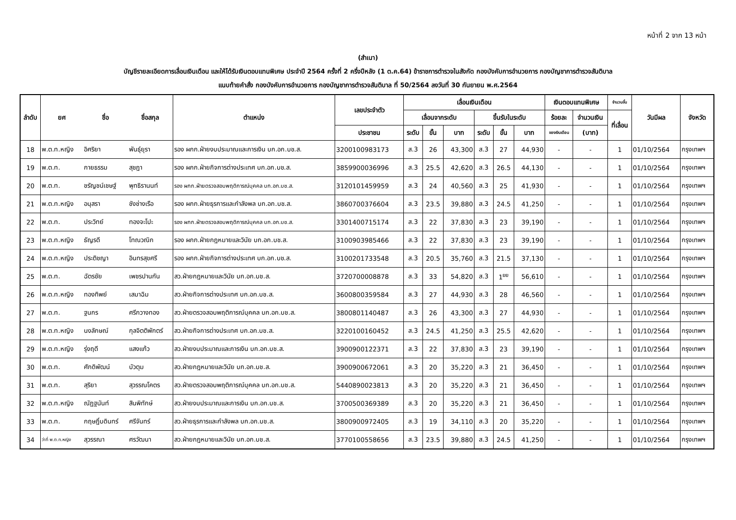หน้าที่ 2 จาก 13 หน้า
(สำเนา)
บัญชีรายละเอียดการเลื่อนเงินเดือน และให้ได้รับเงินตอบแทนพิเศษ ประจำปี 2564 ครั้งที่ 2 ครึ่งปีหลัง (1 ต.ค.64) ข้าราชการตำรวจในสังกัด กองบังคับการอำนวยการ กองบัญชาการตำรวจสันติบาล
แนบท้ายคำสั่ง กองบังคับการอำนวยการ กองบัญชาการตำรวจสันติบาล ที่ 50/2564 ลงวันที่ 30 กันยายน พ.ศ.2564
| ลำดับ | ยศ | ชื่อ | ชื่อสกุล | ตำแหน่ง | เลขประจำตัว | เลื่อนเงินเดือน | | | | | | เงินตอบแทนพิเศษ | | จำนวนขั้น | วันมีผล | จังหวัด |
| --- | --- | --- | --- | --- | --- | --- | --- | --- | --- | --- | --- | --- | --- | --- | --- | --- |
| | | | | | | เลื่อนจากระดับ | | | ขึ้นรับในระดับ | | | ร้อยละ | จำนวนเงิน | ที่เลื่อน | | |
| | | | | | ประชาชน | ระดับ | ขั้น | บาท | ระดับ | ขั้น | บาท | ของเงินเดือน | (บาท) | | | |
| 18 | พ.ต.ท.หญิง | อิศริยา | พันธุ์ยุรา | รอง ผกก.ฝ่ายงบประมาณและการเงิน บก.อก.บช.ส. | 3200100983173 | ส.3 | 26 | 43,300 | ส.3 | 27 | 44,930 | - | - | 1 | 01/10/2564 | กรุงเทพฯ |
| 19 | พ.ต.ท. | กายธรรม | สุชฎา | รอง ผกก.ฝ่ายกิจการต่างประเทศ บก.อก.บช.ส. | 3859900036996 | ส.3 | 25.5 | 42,620 | ส.3 | 26.5 | 44,130 | - | - | 1 | 01/10/2564 | กรุงเทพฯ |
| 20 | พ.ต.ท. | ชรัญชน์เชษฐ์ | พุทธิรานนท์ | รอง ผกก.ฝ่ายตรวจสอบพฤติการณ์บุคคล บก.อก.บช.ส. | 3120101459959 | ส.3 | 24 | 40,560 | ส.3 | 25 | 41,930 | - | - | 1 | 01/10/2564 | กรุงเทพฯ |
| 21 | พ.ต.ท.หญิง | อนุสรา | ชังช่างเรือ | รอง ผกก.ฝ่ายธุรการและกำลังพล บก.อก.บช.ส. | 3860700376604 | ส.3 | 23.5 | 39,880 | ส.3 | 24.5 | 41,250 | - | - | 1 | 01/10/2564 | กรุงเทพฯ |
| 22 | พ.ต.ท. | ประวิทย์ | ทองจะโปะ | รอง ผกก.ฝ่ายตรวจสอบพฤติการณ์บุคคล บก.อก.บช.ส. | 3301400715174 | ส.3 | 22 | 37,830 | ส.3 | 23 | 39,190 | - | - | 1 | 01/10/2564 | กรุงเทพฯ |
| 23 | พ.ต.ท.หญิง | ธัญรดี | โทณวณิก | รอง ผกก.ฝ่ายกฎหมายและวินัย บก.อก.บช.ส. | 3100903985466 | ส.3 | 22 | 37,830 | ส.3 | 23 | 39,190 | - | - | 1 | 01/10/2564 | กรุงเทพฯ |
| 24 | พ.ต.ท.หญิง | ประติชญา | อินทรสุขศรี | รอง ผกก.ฝ่ายกิจการต่างประเทศ บก.อก.บช.ส. | 3100201733548 | ส.3 | 20.5 | 35,760 | ส.3 | 21.5 | 37,130 | - | - | 1 | 01/10/2564 | กรุงเทพฯ |
| 25 | พ.ต.ท. | ฉัตรชัย | เพชรปานกัน | สว.ฝ่ายกฎหมายและวินัย บก.อก.บช.ส. | 3720700008878 | ส.3 | 33 | 54,820 | ส.3 | 1<sup>ยย</sup> | 56,610 | - | - | 1 | 01/10/2564 | กรุงเทพฯ |
| 26 | พ.ต.ท.หญิง | ทองทิพย์ | เสมาฉิม | สว.ฝ่ายกิจการต่างประเทศ บก.อก.บช.ส. | 3600800359584 | ส.3 | 27 | 44,930 | ส.3 | 28 | 46,560 | - | - | 1 | 01/10/2564 | กรุงเทพฯ |
| 27 | พ.ต.ท. | ฐนกร | ศรีกวางทอง | สว.ฝ่ายตรวจสอบพฤติการณ์บุคคล บก.อก.บช.ส. | 3800801140487 | ส.3 | 26 | 43,300 | ส.3 | 27 | 44,930 | - | - | 1 | 01/10/2564 | กรุงเทพฯ |
| 28 | พ.ต.ท.หญิง | นงลักษณ์ | กุลจิตติพักตร์ | สว.ฝ่ายกิจการต่างประเทศ บก.อก.บช.ส. | 3220100160452 | ส.3 | 24.5 | 41,250 | ส.3 | 25.5 | 42,620 | - | - | 1 | 01/10/2564 | กรุงเทพฯ |
| 29 | พ.ต.ท.หญิง | รุ่งฤดี | แสงแก้ว | สว.ฝ่ายงบประมาณและการเงิน บก.อก.บช.ส. | 3900900122371 | ส.3 | 22 | 37,830 | ส.3 | 23 | 39,190 | - | - | 1 | 01/10/2564 | กรุงเทพฯ |
| 30 | พ.ต.ท. | ศักดิพัฒน์ | บัวตุม | สว.ฝ่ายกฎหมายและวินัย บก.อก.บช.ส. | 3900900672061 | ส.3 | 20 | 35,220 | ส.3 | 21 | 36,450 | - | - | 1 | 01/10/2564 | กรุงเทพฯ |
| 31 | พ.ต.ท. | สุริยา | สุวรรณโคตร | สว.ฝ่ายตรวจสอบพฤติการณ์บุคคล บก.อก.บช.ส. | 5440890023813 | ส.3 | 20 | 35,220 | ส.3 | 21 | 36,450 | - | - | 1 | 01/10/2564 | กรุงเทพฯ |
| 32 | พ.ต.ท.หญิง | ณัฏฐนันท์ | สินพิทักษ์ | สว.ฝ่ายงบประมาณและการเงิน บก.อก.บช.ส. | 3700500369389 | ส.3 | 20 | 35,220 | ส.3 | 21 | 36,450 | - | - | 1 | 01/10/2564 | กรุงเทพฯ |
| 33 | พ.ต.ท. | กฤษฎิ์บดินทร์ | ศรีจันทร์ | สว.ฝ่ายธุรการและกำลังพล บก.อก.บช.ส. | 3800900972405 | ส.3 | 19 | 34,110 | ส.3 | 20 | 35,220 | - | - | 1 | 01/10/2564 | กรุงเทพฯ |
| 34 | ว่าที่ พ.ต.ท.หญิง | สุวรรณา | ศรวัฒนา | สว.ฝ่ายกฎหมายและวินัย บก.อก.บช.ส. | 3770100558656 | ส.3 | 23.5 | 39,880 | ส.3 | 24.5 | 41,250 | - | - | 1 | 01/10/2564 | กรุงเทพฯ |